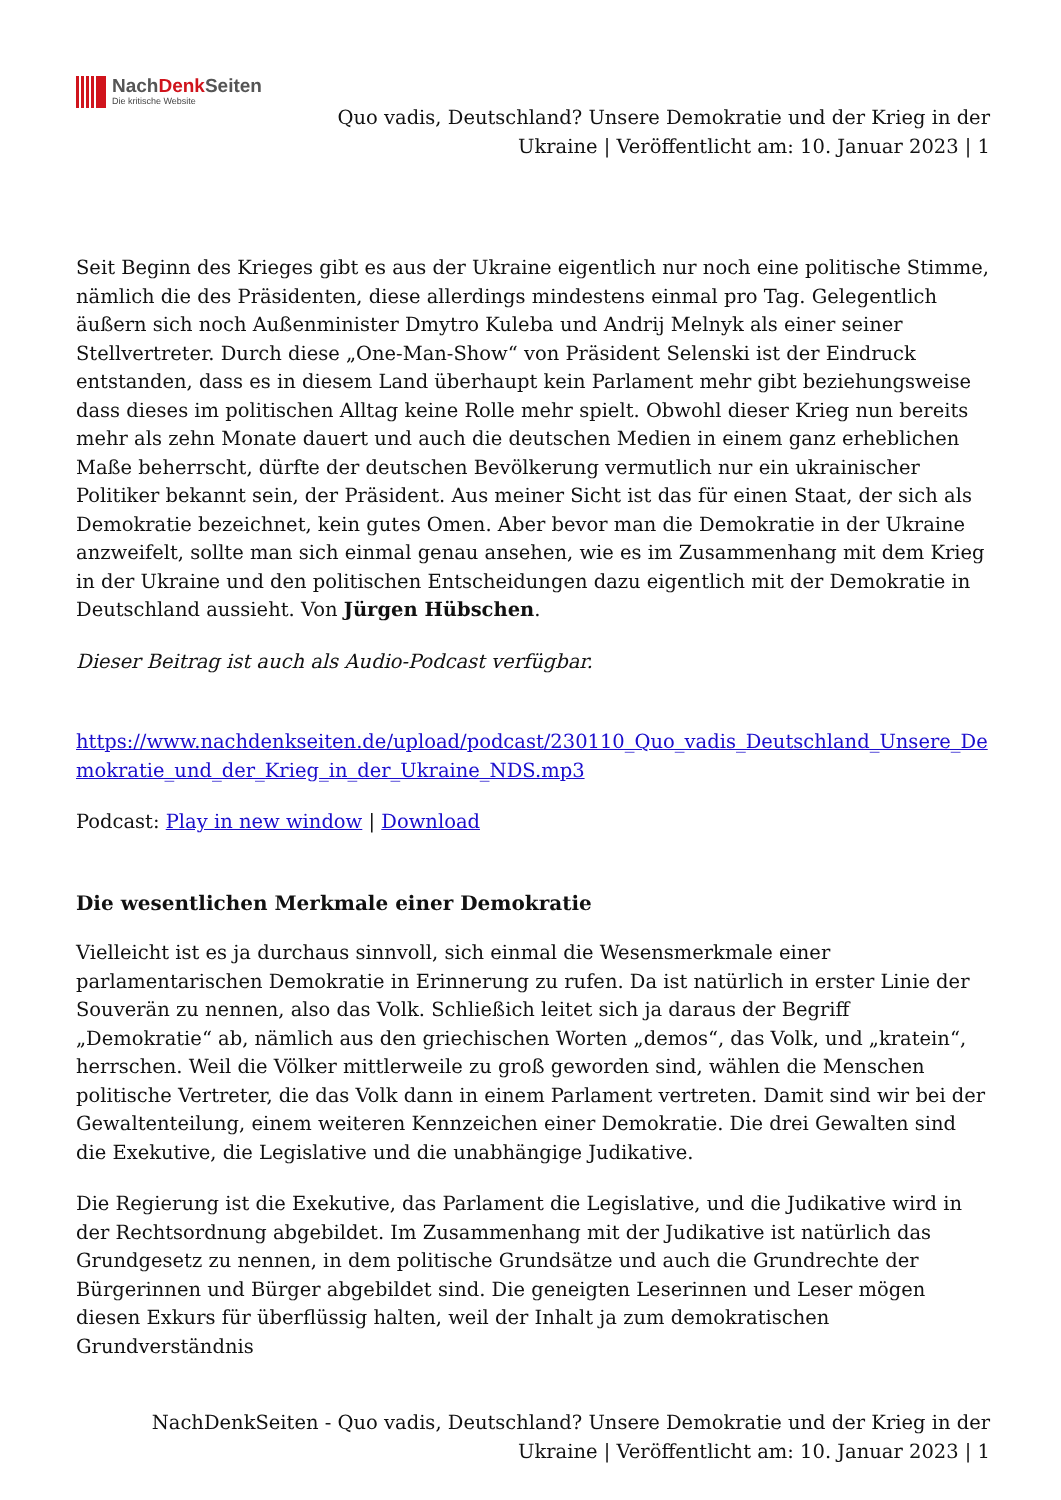NachDenk Seiten
Die kritische Website
Quo vadis, Deutschland? Unsere Demokratie und der Krieg in der Ukraine | Veröffentlicht am: 10. Januar 2023 | 1
Seit Beginn des Krieges gibt es aus der Ukraine eigentlich nur noch eine politische Stimme, nämlich die des Präsidenten, diese allerdings mindestens einmal pro Tag. Gelegentlich äußern sich noch Außenminister Dmytro Kuleba und Andrij Melnyk als einer seiner Stellvertreter. Durch diese „One-Man-Show“ von Präsident Selenski ist der Eindruck entstanden, dass es in diesem Land überhaupt kein Parlament mehr gibt beziehungsweise dass dieses im politischen Alltag keine Rolle mehr spielt. Obwohl dieser Krieg nun bereits mehr als zehn Monate dauert und auch die deutschen Medien in einem ganz erheblichen Maße beherrscht, dürfte der deutschen Bevölkerung vermutlich nur ein ukrainischer Politiker bekannt sein, der Präsident. Aus meiner Sicht ist das für einen Staat, der sich als Demokratie bezeichnet, kein gutes Omen. Aber bevor man die Demokratie in der Ukraine anzweifelt, sollte man sich einmal genau ansehen, wie es im Zusammenhang mit dem Krieg in der Ukraine und den politischen Entscheidungen dazu eigentlich mit der Demokratie in Deutschland aussieht. Von Jürgen Hübschen.
Dieser Beitrag ist auch als Audio-Podcast verfügbar.
https://www.nachdenkseiten.de/upload/podcast/230110_Quo_vadis_Deutschland_Unsere_Demokratie_und_der_Krieg_in_der_Ukraine_NDS.mp3
Podcast: Play in new window | Download
Die wesentlichen Merkmale einer Demokratie
Vielleicht ist es ja durchaus sinnvoll, sich einmal die Wesensmerkmale einer parlamentarischen Demokratie in Erinnerung zu rufen. Da ist natürlich in erster Linie der Souverän zu nennen, also das Volk. Schließich leitet sich ja daraus der Begriff „Demokratie“ ab, nämlich aus den griechischen Worten „demos“, das Volk, und „kratein“, herrschen. Weil die Völker mittlerweile zu groß geworden sind, wählen die Menschen politische Vertreter, die das Volk dann in einem Parlament vertreten. Damit sind wir bei der Gewaltenteilung, einem weiteren Kennzeichen einer Demokratie. Die drei Gewalten sind die Exekutive, die Legislative und die unabhängige Judikative.
Die Regierung ist die Exekutive, das Parlament die Legislative, und die Judikative wird in der Rechtsordnung abgebildet. Im Zusammenhang mit der Judikative ist natürlich das Grundgesetz zu nennen, in dem politische Grundsätze und auch die Grundrechte der Bürgerinnen und Bürger abgebildet sind. Die geneigten Leserinnen und Leser mögen diesen Exkurs für überflüssig halten, weil der Inhalt ja zum demokratischen Grundverständnis
NachDenkSeiten - Quo vadis, Deutschland? Unsere Demokratie und der Krieg in der Ukraine | Veröffentlicht am: 10. Januar 2023 | 1